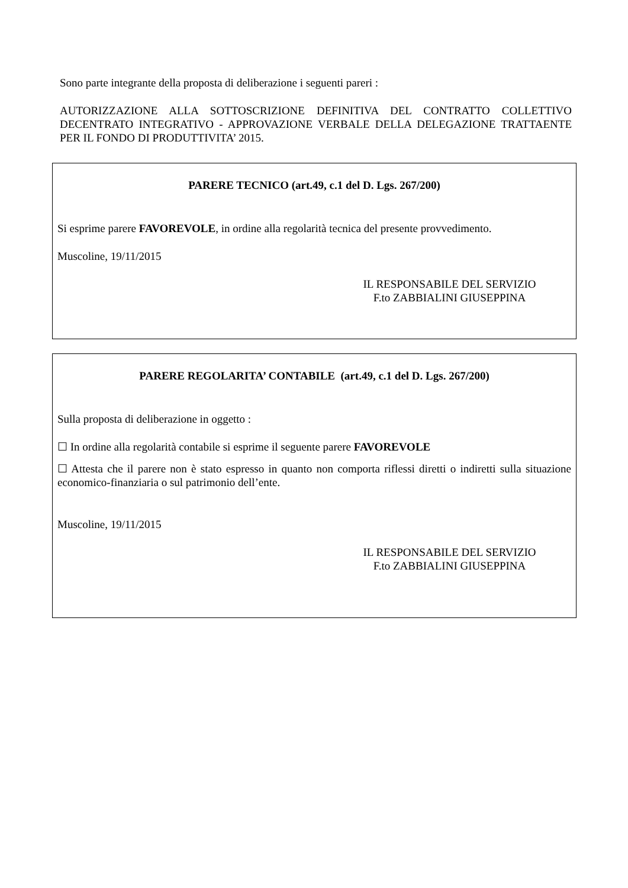Sono parte integrante della proposta di deliberazione i seguenti pareri :
AUTORIZZAZIONE ALLA SOTTOSCRIZIONE DEFINITIVA DEL CONTRATTO COLLETTIVO DECENTRATO INTEGRATIVO - APPROVAZIONE VERBALE DELLA DELEGAZIONE TRATTAENTE PER IL FONDO DI PRODUTTIVITA’ 2015.
PARERE TECNICO (art.49, c.1 del D. Lgs. 267/200)
Si esprime parere FAVOREVOLE, in ordine alla regolarità tecnica del presente provvedimento.
Muscoline, 19/11/2015
IL RESPONSABILE DEL SERVIZIO
F.to ZABBIALINI GIUSEPPINA
PARERE REGOLARITA’ CONTABILE (art.49, c.1 del D. Lgs. 267/200)
Sulla proposta di deliberazione in oggetto :
☐ In ordine alla regolarità contabile si esprime il seguente parere FAVOREVOLE
☐ Attesta che il parere non è stato espresso in quanto non comporta riflessi diretti o indiretti sulla situazione economico-finanziaria o sul patrimonio dell’ente.
Muscoline, 19/11/2015
IL RESPONSABILE DEL SERVIZIO
F.to ZABBIALINI GIUSEPPINA